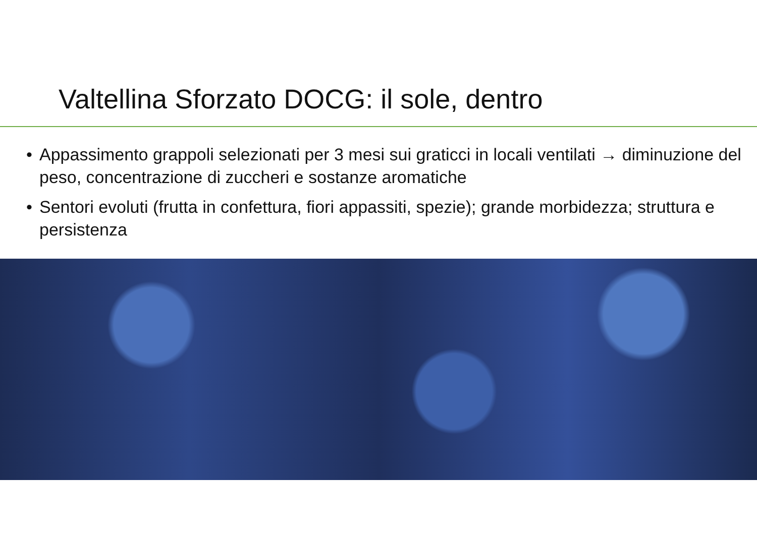Valtellina Sforzato DOCG: il sole, dentro
• Appassimento grappoli selezionati per 3 mesi sui graticci in locali ventilati → diminuzione del peso, concentrazione di zuccheri e sostanze aromatiche
• Sentori evoluti (frutta in confettura, fiori appassiti, spezie); grande morbidezza; struttura e persistenza